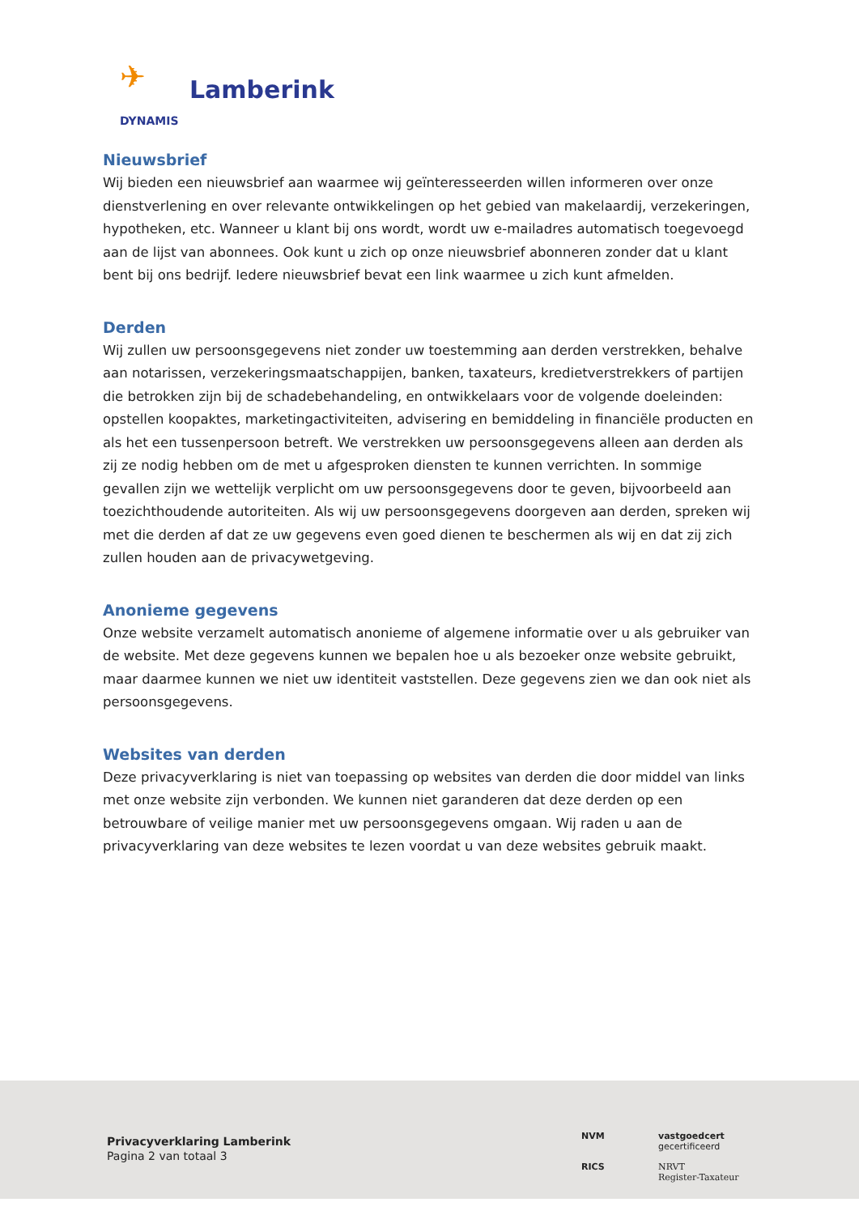✈
Lamberink
DYNAMIS
Nieuwsbrief
Wij bieden een nieuwsbrief aan waarmee wij geïnteresseerden willen informeren over onze dienstverlening en over relevante ontwikkelingen op het gebied van makelaardij, verzekeringen, hypotheken, etc. Wanneer u klant bij ons wordt, wordt uw e-mailadres automatisch toegevoegd aan de lijst van abonnees. Ook kunt u zich op onze nieuwsbrief abonneren zonder dat u klant bent bij ons bedrijf. Iedere nieuwsbrief bevat een link waarmee u zich kunt afmelden.
Derden
Wij zullen uw persoonsgegevens niet zonder uw toestemming aan derden verstrekken, behalve aan notarissen, verzekeringsmaatschappijen, banken, taxateurs, kredietverstrekkers of partijen die betrokken zijn bij de schadebehandeling, en ontwikkelaars voor de volgende doeleinden: opstellen koopaktes, marketingactiviteiten, advisering en bemiddeling in financiële producten en als het een tussenpersoon betreft. We verstrekken uw persoonsgegevens alleen aan derden als zij ze nodig hebben om de met u afgesproken diensten te kunnen verrichten. In sommige gevallen zijn we wettelijk verplicht om uw persoonsgegevens door te geven, bijvoorbeeld aan toezichthoudende autoriteiten. Als wij uw persoonsgegevens doorgeven aan derden, spreken wij met die derden af dat ze uw gegevens even goed dienen te beschermen als wij en dat zij zich zullen houden aan de privacywetgeving.
Anonieme gegevens
Onze website verzamelt automatisch anonieme of algemene informatie over u als gebruiker van de website. Met deze gegevens kunnen we bepalen hoe u als bezoeker onze website gebruikt, maar daarmee kunnen we niet uw identiteit vaststellen. Deze gegevens zien we dan ook niet als persoonsgegevens.
Websites van derden
Deze privacyverklaring is niet van toepassing op websites van derden die door middel van links met onze website zijn verbonden. We kunnen niet garanderen dat deze derden op een betrouwbare of veilige manier met uw persoonsgegevens omgaan. Wij raden u aan de privacyverklaring van deze websites te lezen voordat u van deze websites gebruik maakt.
Privacyverklaring Lamberink
Pagina 2 van totaal 3
NVM
vastgoedcert
gecertificeerd
RICS
NRVT
Register-Taxateur